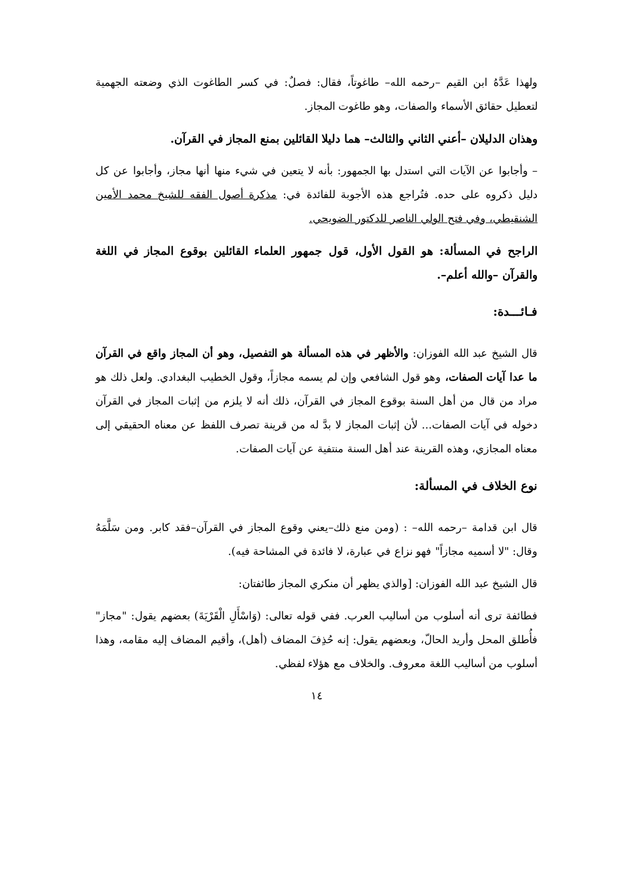ولهذا عَدَّهُ ابن القيم –رحمه الله– طاغوتاً، فقال: فصلٌ: في كسر الطاغوت الذي وضعته الجهمية لتعطيل حقائق الأسماء والصفات، وهو طاغوت المجاز.
وهذان الدليلان –أعني الثاني والثالث– هما دليلا القائلين بمنع المجاز في القرآن.
– وأجابوا عن الآيات التي استدل بها الجمهور: بأنه لا يتعين في شيء منها أنها مجاز، وأجابوا عن كل دليل ذكروه على حده. فتُراجع هذه الأجوبة للفائدة في: مذكرة أصول الفقه للشيخ محمد الأمين الشنقيطي، وفي فتح الولي الناصر للدكتور الضويحي.
الراجح في المسألة: هو القول الأول، قول جمهور العلماء القائلين بوقوع المجاز في اللغة والقرآن –والله أعلم–.
فـائـــدة:
قال الشيخ عبد الله الفوزان: والأظهر في هذه المسألة هو التفصيل، وهو أن المجاز واقع في القرآن ما عدا آيات الصفات، وهو قول الشافعي وإن لم يسمه مجازاً، وقول الخطيب البغدادي. ولعل ذلك هو مراد من قال من أهل السنة بوقوع المجاز في القرآن، ذلك أنه لا يلزم من إثبات المجاز في القرآن دخوله في آيات الصفات... لأن إثبات المجاز لا بدَّ له من قرينة تصرف اللفظ عن معناه الحقيقي إلى معناه المجازي، وهذه القرينة عند أهل السنة منتفية عن آيات الصفات.
نوع الخلاف في المسألة:
قال ابن قدامة –رحمه الله– : (ومن منع ذلك–يعني وقوع المجاز في القرآن–فقد كابر. ومن سَلَّمَهُ وقال: "لا أسميه مجازاً" فهو نزاع في عبارة، لا فائدة في المشاحة فيه).
قال الشيخ عبد الله الفوزان: [والذي يظهر أن منكري المجاز طائفتان:
فطائفة ترى أنه أسلوب من أساليب العرب. ففي قوله تعالى: (وَاسْأَلِ الْقَرْيَةَ) بعضهم يقول: "مجاز" فأُطلق المحل وأريد الحالّ، وبعضهم يقول: إنه حُذِفَ المضاف (أهل)، وأقيم المضاف إليه مقامه، وهذا أسلوب من أساليب اللغة معروف. والخلاف مع هؤلاء لفظي.
١٤